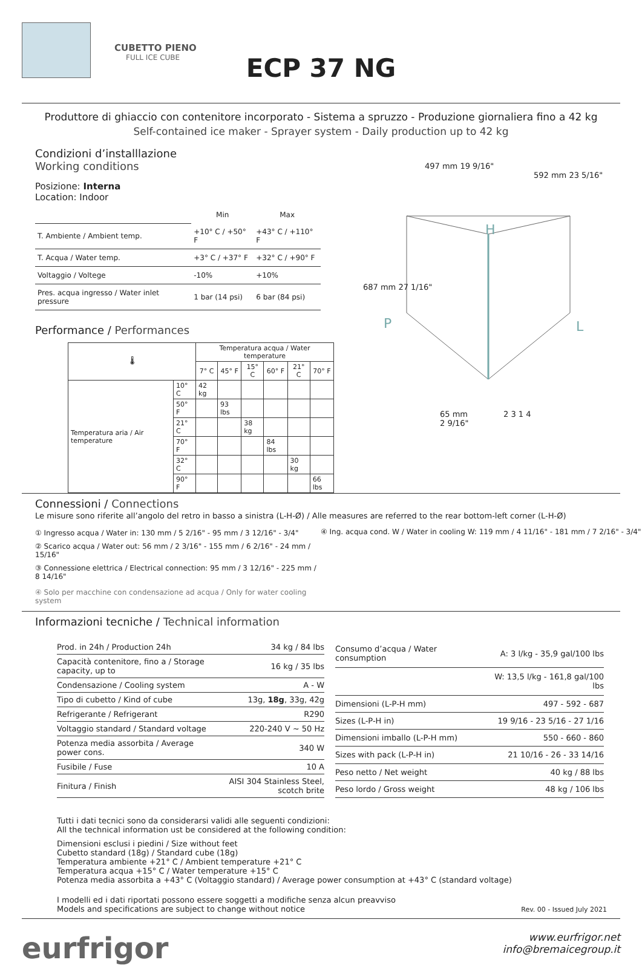CUBETTO PIENO
FULL ICE CUBE
ECP 37 NG
Produttore di ghiaccio con contenitore incorporato - Sistema a spruzzo - Produzione giornaliera fino a 42 kg
Self-contained ice maker - Sprayer system - Daily production up to 42 kg
Condizioni d’installlazione
Working conditions
Posizione: Interna
Location: Indoor
| | Min | Max |
| T. Ambiente / Ambient temp. | +10° C / +50° F | +43° C / +110° F |
| T. Acqua / Water temp. | +3° C / +37° F | +32° C / +90° F |
| Voltaggio / Voltege | -10% | +10% |
| Pres. acqua ingresso / Water inlet pressure | 1 bar (14 psi) | 6 bar (84 psi) |
Performance / Performances
| 🌡 | | Temperatura acqua / Water temperature | | | | | |
| --- | --- | --- | --- | --- | --- | --- | --- |
| | | 7° C | 45° F | 15° C | 60° F | 21° C | 70° F |
| Temperatura aria / Air temperature | 10° C | 42 kg | | | | | |
| | 50° F | | 93 lbs | | | | |
| | 21° C | | | 38 kg | | | |
| | 70° F | | | | 84 lbs | | |
| | 32° C | | | | | 30 kg | |
| | 90° F | | | | | | 66 lbs |
497 mm 19 9/16"
592 mm 23 5/16"
687 mm 27 1/16"
H
P L
65 mm
2 9/16"
2 3 1 4
Connessioni / Connections
Le misure sono riferite all’angolo del retro in basso a sinistra (L-H-Ø) / Alle measures are referred to the rear bottom-left corner (L-H-Ø)
① Ingresso acqua / Water in: 130 mm / 5 2/16" - 95 mm / 3 12/16" - 3/4"
② Scarico acqua / Water out: 56 mm / 2 3/16" - 155 mm / 6 2/16" - 24 mm / 15/16"
③ Connessione elettrica / Electrical connection: 95 mm / 3 12/16" - 225 mm / 8 14/16"
④ Solo per macchine con condensazione ad acqua / Only for water cooling system
④ Ing. acqua cond. W / Water in cooling W: 119 mm / 4 11/16" - 181 mm / 7 2/16" - 3/4"
Informazioni tecniche / Technical information
| Prod. in 24h / Production 24h | 34 kg / 84 lbs |
| Capacità contenitore, fino a / Storage capacity, up to | 16 kg / 35 lbs |
| Condensazione / Cooling system | A - W |
| Tipo di cubetto / Kind of cube | 13g, 18g , 33g, 42g |
| Refrigerante / Refrigerant | R290 |
| Voltaggio standard / Standard voltage | 220-240 V ~ 50 Hz |
| Potenza media assorbita / Average power cons. | 340 W |
| Fusibile / Fuse | 10 A |
| Finitura / Finish | AISI 304 Stainless Steel, scotch brite |
| Consumo d’acqua / Water consumption | A: 3 l/kg - 35,9 gal/100 lbs |
| | W: 13,5 l/kg - 161,8 gal/100 lbs |
| Dimensioni (L-P-H mm) | 497 - 592 - 687 |
| Sizes (L-P-H in) | 19 9/16 - 23 5/16 - 27 1/16 |
| Dimensioni imballo (L-P-H mm) | 550 - 660 - 860 |
| Sizes with pack (L-P-H in) | 21 10/16 - 26 - 33 14/16 |
| Peso netto / Net weight | 40 kg / 88 lbs |
| Peso lordo / Gross weight | 48 kg / 106 lbs |
Tutti i dati tecnici sono da considerarsi validi alle seguenti condizioni:
All the technical information ust be considered at the following condition:
Dimensioni esclusi i piedini / Size without feet
Cubetto standard (18g) / Standard cube (18g)
Temperatura ambiente +21° C / Ambient temperature +21° C
Temperatura acqua +15° C / Water temperature +15° C
Potenza media assorbita a +43° C (Voltaggio standard) / Average power consumption at +43° C (standard voltage)
I modelli ed i dati riportati possono essere soggetti a modifiche senza alcun preavviso
Models and specifications are subject to change without notice
Rev. 00 - Issued July 2021
eurfrigor
www.eurfrigor.net
info@bremaicegroup.it